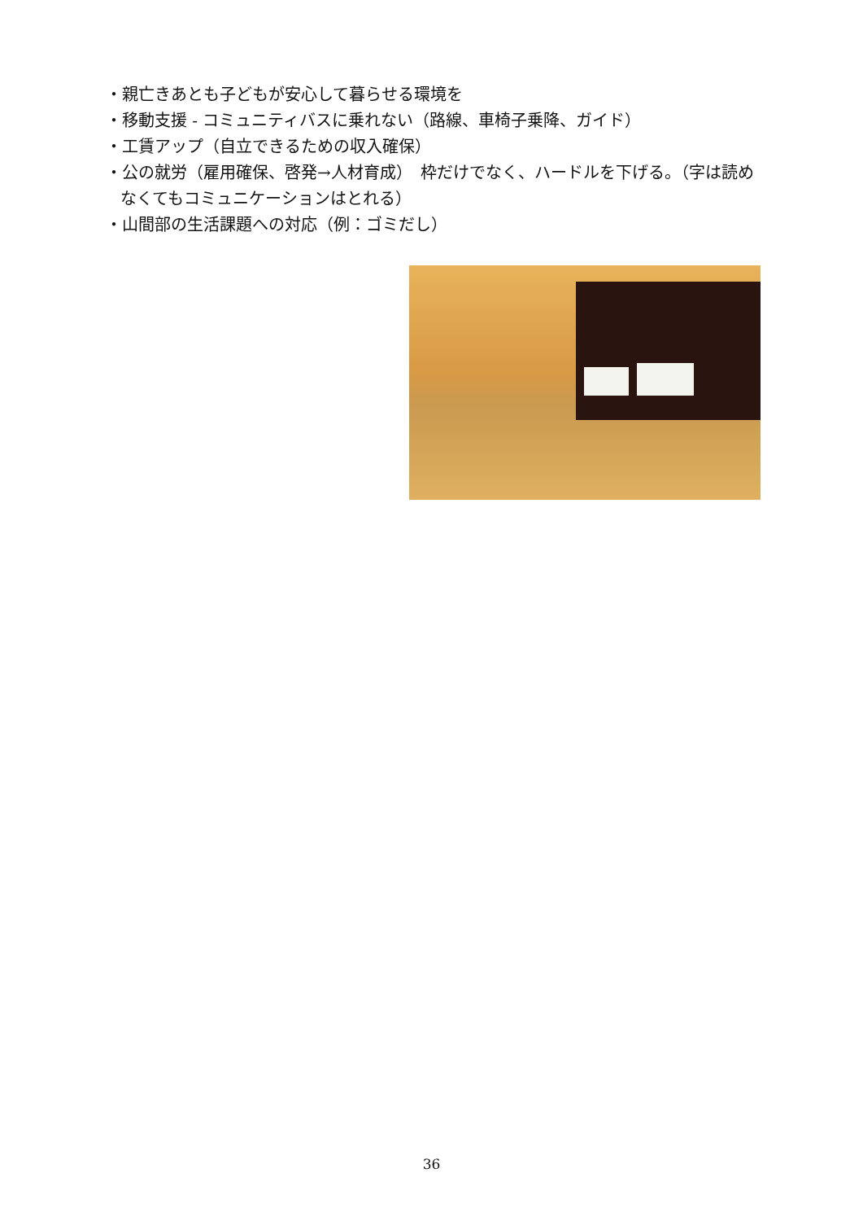・親亡きあとも子どもが安心して暮らせる環境を
・移動支援 - コミュニティバスに乗れない（路線、車椅子乗降、ガイド）
・工賃アップ（自立できるための収入確保）
・公の就労（雇用確保、啓発→人材育成）　枠だけでなく、ハードルを下げる。（字は読めなくてもコミュニケーションはとれる）
・山間部の生活課題への対応（例：ゴミだし）
36